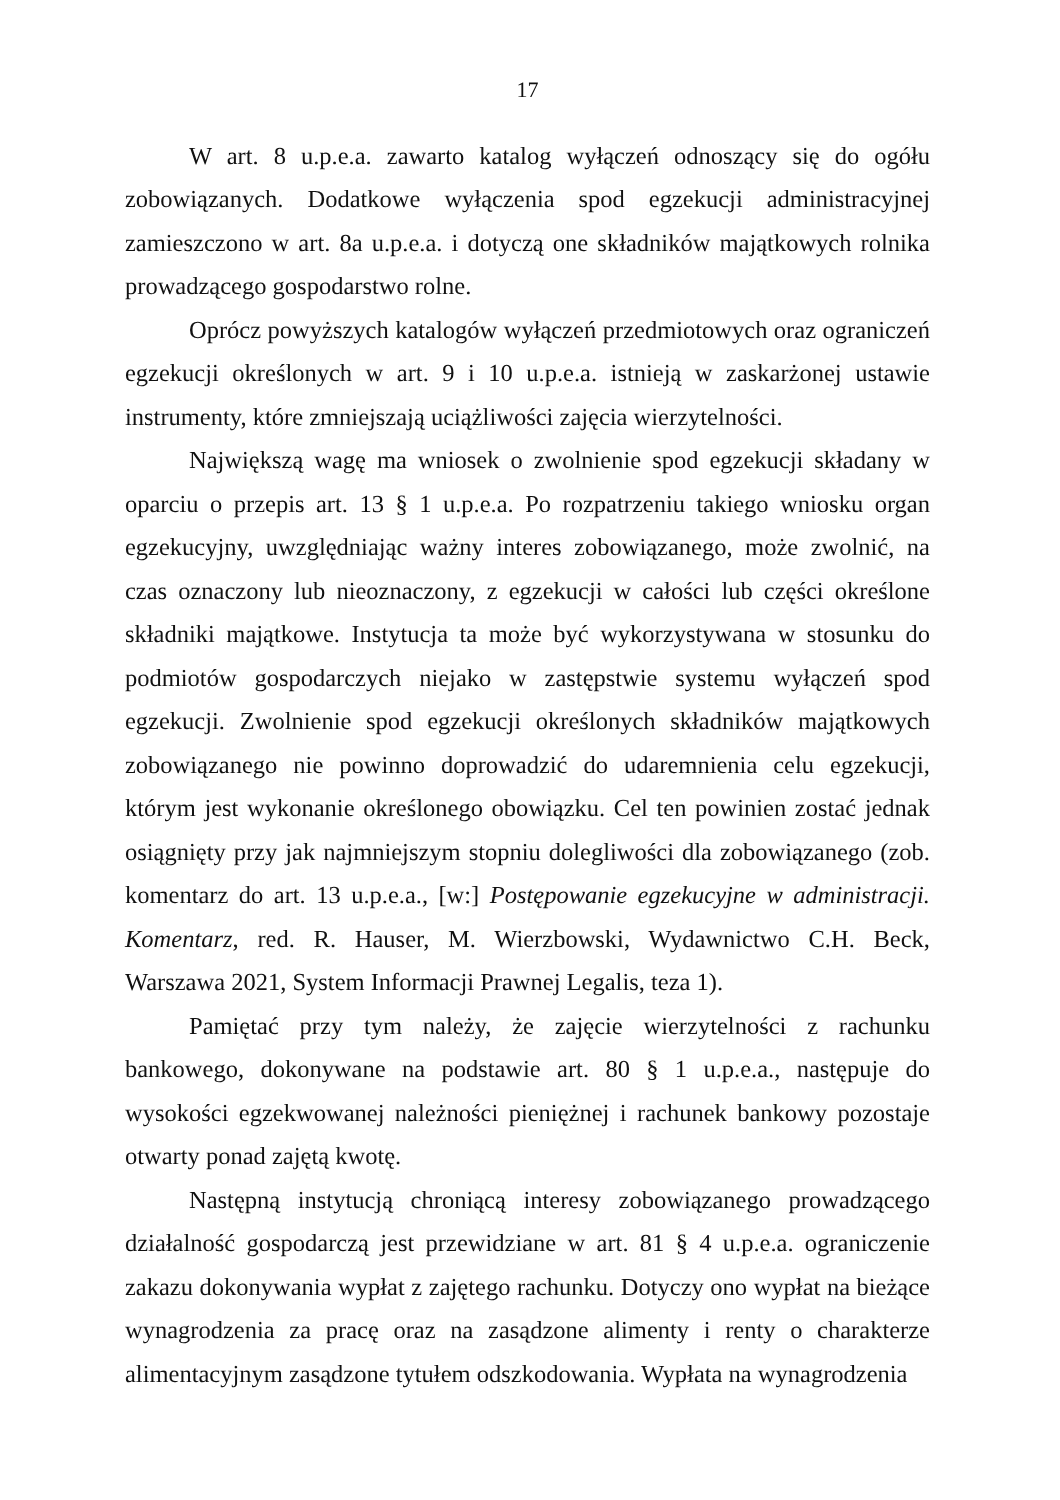17
W art. 8 u.p.e.a. zawarto katalog wyłączeń odnoszący się do ogółu zobowiązanych. Dodatkowe wyłączenia spod egzekucji administracyjnej zamieszczono w art. 8a u.p.e.a. i dotyczą one składników majątkowych rolnika prowadzącego gospodarstwo rolne.
Oprócz powyższych katalogów wyłączeń przedmiotowych oraz ograniczeń egzekucji określonych w art. 9 i 10 u.p.e.a. istnieją w zaskarżonej ustawie instrumenty, które zmniejszają uciążliwości zajęcia wierzytelności.
Największą wagę ma wniosek o zwolnienie spod egzekucji składany w oparciu o przepis art. 13 § 1 u.p.e.a. Po rozpatrzeniu takiego wniosku organ egzekucyjny, uwzględniając ważny interes zobowiązanego, może zwolnić, na czas oznaczony lub nieoznaczony, z egzekucji w całości lub części określone składniki majątkowe. Instytucja ta może być wykorzystywana w stosunku do podmiotów gospodarczych niejako w zastępstwie systemu wyłączeń spod egzekucji. Zwolnienie spod egzekucji określonych składników majątkowych zobowiązanego nie powinno doprowadzić do udaremnienia celu egzekucji, którym jest wykonanie określonego obowiązku. Cel ten powinien zostać jednak osiągnięty przy jak najmniejszym stopniu dolegliwości dla zobowiązanego (zob. komentarz do art. 13 u.p.e.a., [w:] Postępowanie egzekucyjne w administracji. Komentarz, red. R. Hauser, M. Wierzbowski, Wydawnictwo C.H. Beck, Warszawa 2021, System Informacji Prawnej Legalis, teza 1).
Pamiętać przy tym należy, że zajęcie wierzytelności z rachunku bankowego, dokonywane na podstawie art. 80 § 1 u.p.e.a., następuje do wysokości egzekwowanej należności pieniężnej i rachunek bankowy pozostaje otwarty ponad zajętą kwotę.
Następną instytucją chroniącą interesy zobowiązanego prowadzącego działalność gospodarczą jest przewidziane w art. 81 § 4 u.p.e.a. ograniczenie zakazu dokonywania wypłat z zajętego rachunku. Dotyczy ono wypłat na bieżące wynagrodzenia za pracę oraz na zasądzone alimenty i renty o charakterze alimentacyjnym zasądzone tytułem odszkodowania. Wypłata na wynagrodzenia